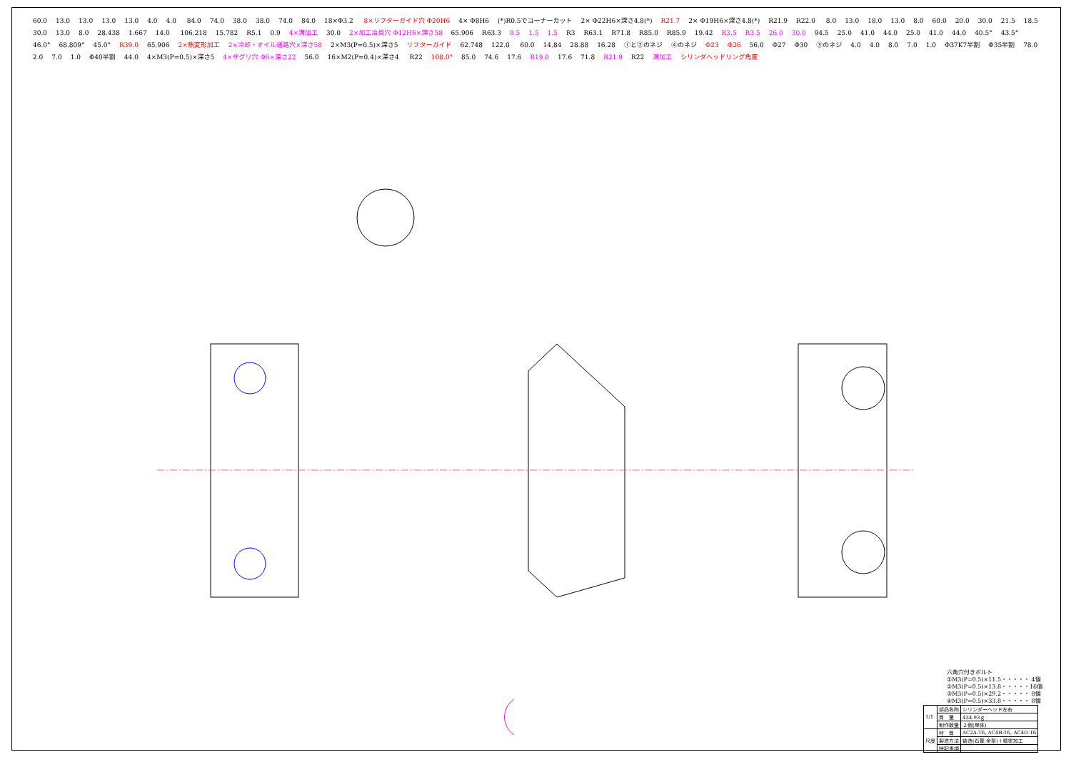60.0 13.0 13.0 13.0 13.0 4.0 4.0 84.0 74.0 38.0 38.0 74.0 84.0 18×Φ3.2 8×リフターガイド穴 Φ20H6 4× Φ8H6 (*)R0.5でコーナーカット 2× Φ22H6×深さ4.8(*) R21.7 2× Φ19H6×深さ4.8(*) R21.9 R22.0 8.0 13.0 18.0 13.0 8.0 60.0 20.0 30.0 21.5 18.5 30.0 13.0 8.0 28.438 1.667 14.0 106.218 15.782 R5.1 0.9 4×溝加工 30.0 2×加工冶具穴 Φ12H6×深さ58 65.906 R63.3 0.5 1.5 1.5 R3 R63.1 R71.8 R85.0 R85.9 19.42 R3.5 R3.5 26.0 30.0 94.5 25.0 41.0 44.0 25.0 41.0 44.0 40.5° 43.5° 46.0° 68.809° 45.0° R39.0 65.906 2×熱変形加工 2×冷却・オイル通路穴×深さ58 2×M3(P=0.5)×深さ5 リフターガイド 62.748 122.0 60.0 14.84 28.88 16.28 ①と②のネジ ④のネジ Φ23 Φ26 56.0 Φ27 Φ30 ③のネジ 4.0 4.0 8.0 7.0 1.0 Φ37K7半割 Φ35半割 78.0 2.0 7.0 1.0 Φ40半割 44.0 4×M3(P=0.5)×深さ5 4×ザグリ穴 Φ6×深さ22 56.0 16×M2(P=0.4)×深さ4 R22 108.0° 85.0 74.6 17.6 R19.0 17.6 71.8 R21.9 R22 溝加工 シリンダヘッドリング角度
六角穴付きボルト
①M3(P=0.5)×11.5・・・・・ 4個
②M3(P=0.5)×13.8・・・・・16個
③M3(P=0.5)×29.2・・・・・ 8個
④M3(P=0.5)×33.8・・・・・ 8個
| 1/1 | 部品名称 | シリンダーヘッド左右 |
| | 質 量 | 434.93ｇ |
| | 制作数量 | ２個(単体) |
| 尺度 | 材 質 | AC2A-T6, AC4B-T6, AC4D-T6 |
| | 製造方法 | 鋳造(石膏,金型)＋精密加工 |
| | 特記事項 | |